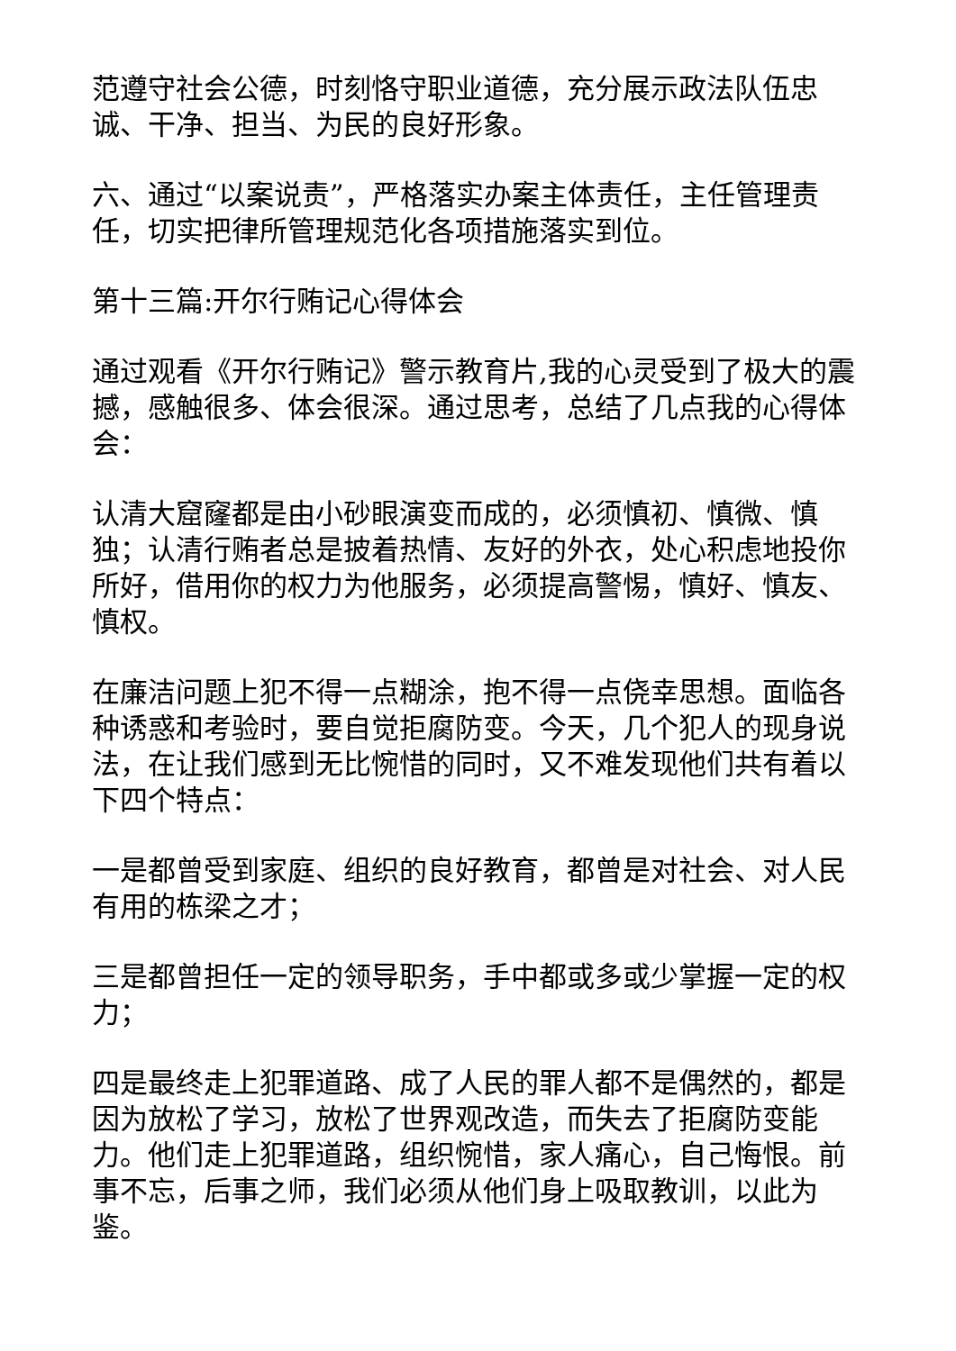范遵守社会公德，时刻恪守职业道德，充分展示政法队伍忠诚、干净、担当、为民的良好形象。
六、通过“以案说责”，严格落实办案主体责任，主任管理责任，切实把律所管理规范化各项措施落实到位。
第十三篇:开尔行贿记心得体会
通过观看《开尔行贿记》警示教育片,我的心灵受到了极大的震撼，感触很多、体会很深。通过思考，总结了几点我的心得体会：
认清大窟窿都是由小砂眼演变而成的，必须慎初、慎微、慎独；认清行贿者总是披着热情、友好的外衣，处心积虑地投你所好，借用你的权力为他服务，必须提高警惕，慎好、慎友、慎权。
在廉洁问题上犯不得一点糊涂，抱不得一点侥幸思想。面临各种诱惑和考验时，要自觉拒腐防变。今天，几个犯人的现身说法，在让我们感到无比惋惜的同时，又不难发现他们共有着以下四个特点：
一是都曾受到家庭、组织的良好教育，都曾是对社会、对人民有用的栋梁之才；
三是都曾担任一定的领导职务，手中都或多或少掌握一定的权力；
四是最终走上犯罪道路、成了人民的罪人都不是偶然的，都是因为放松了学习，放松了世界观改造，而失去了拒腐防变能力。他们走上犯罪道路，组织惋惜，家人痛心，自己悔恨。前事不忘，后事之师，我们必须从他们身上吸取教训，以此为鉴。